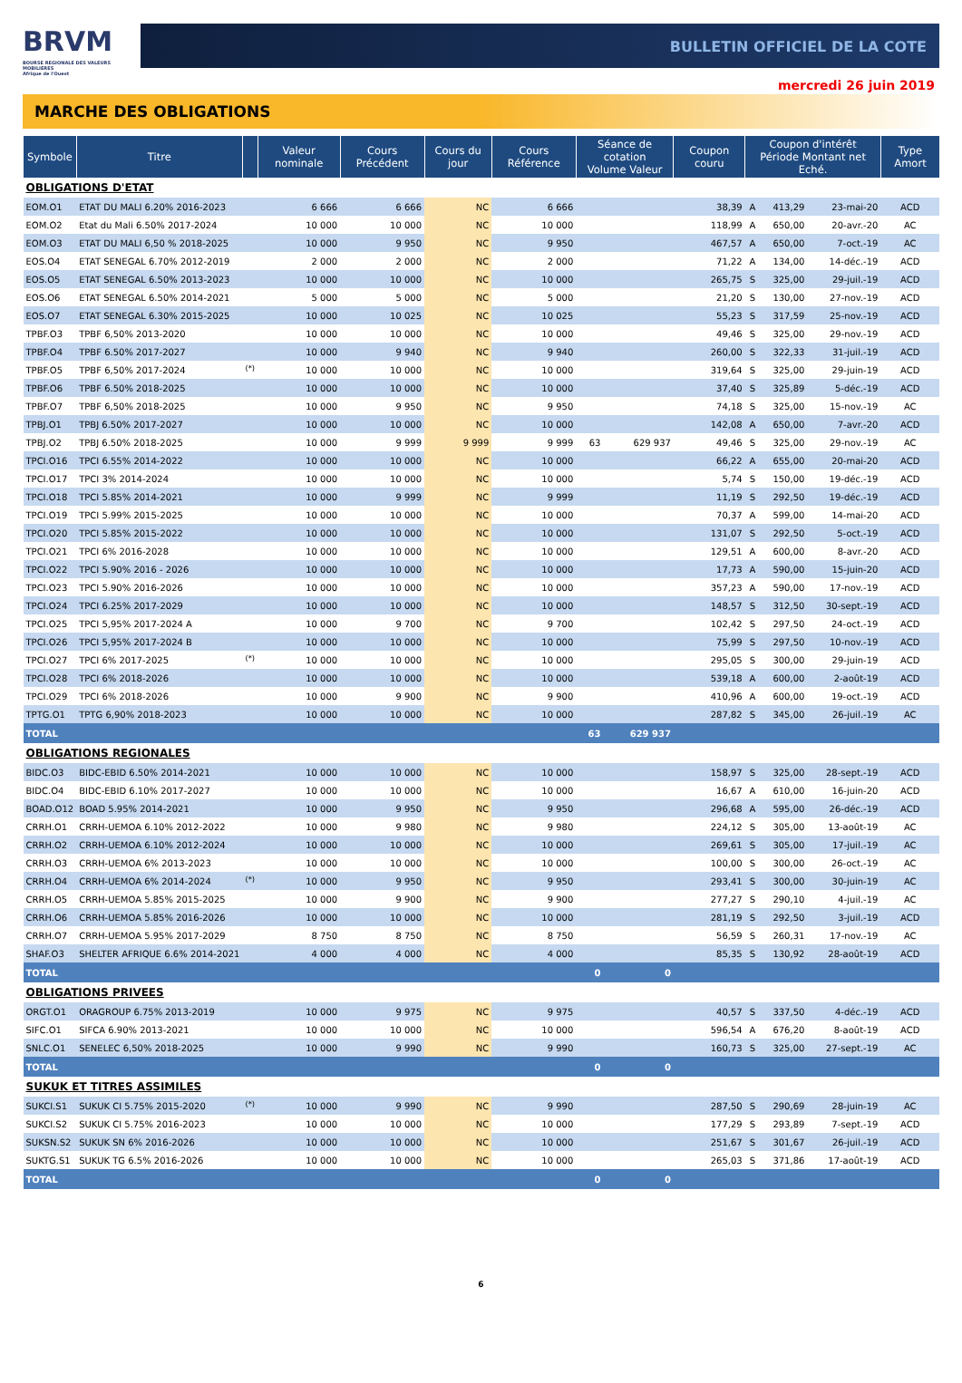BRVM
BOURSE REGIONALE DES VALEURS MOBILIERES
Afrique de l'Ouest
BULLETIN OFFICIEL DE LA COTE
mercredi 26 juin 2019
MARCHE DES OBLIGATIONS
| Symbole | Titre | | Valeur nominale | Cours Précédent | Cours du jour | Cours Référence | Séance de cotation Volume Valeur | | Coupon couru | Coupon d'intérêt Période Montant net Eché. | | | Type Amort |
| --- | --- | --- | --- | --- | --- | --- | --- | --- | --- | --- | --- | --- | --- |
| OBLIGATIONS D'ETAT | | | | | | | | | | | | | |
| EOM.O1 | ETAT DU MALI 6.20% 2016-2023 | | 6 666 | 6 666 | NC | 6 666 | | | 38,39 | A | 413,29 | 23-mai-20 | ACD |
| EOM.O2 | Etat du Mali 6.50% 2017-2024 | | 10 000 | 10 000 | NC | 10 000 | | | 118,99 | A | 650,00 | 20-avr.-20 | AC |
| EOM.O3 | ETAT DU MALI 6,50 % 2018-2025 | | 10 000 | 9 950 | NC | 9 950 | | | 467,57 | A | 650,00 | 7-oct.-19 | AC |
| EOS.O4 | ETAT SENEGAL 6.70% 2012-2019 | | 2 000 | 2 000 | NC | 2 000 | | | 71,22 | A | 134,00 | 14-déc.-19 | ACD |
| EOS.O5 | ETAT SENEGAL 6.50% 2013-2023 | | 10 000 | 10 000 | NC | 10 000 | | | 265,75 | S | 325,00 | 29-juil.-19 | ACD |
| EOS.O6 | ETAT SENEGAL 6.50% 2014-2021 | | 5 000 | 5 000 | NC | 5 000 | | | 21,20 | S | 130,00 | 27-nov.-19 | ACD |
| EOS.O7 | ETAT SENEGAL 6.30% 2015-2025 | | 10 000 | 10 025 | NC | 10 025 | | | 55,23 | S | 317,59 | 25-nov.-19 | ACD |
| TPBF.O3 | TPBF 6,50% 2013-2020 | | 10 000 | 10 000 | NC | 10 000 | | | 49,46 | S | 325,00 | 29-nov.-19 | ACD |
| TPBF.O4 | TPBF 6.50% 2017-2027 | | 10 000 | 9 940 | NC | 9 940 | | | 260,00 | S | 322,33 | 31-juil.-19 | ACD |
| TPBF.O5 | TPBF 6,50% 2017-2024 | <sup>(*)</sup> | 10 000 | 10 000 | NC | 10 000 | | | 319,64 | S | 325,00 | 29-juin-19 | ACD |
| TPBF.O6 | TPBF 6.50% 2018-2025 | | 10 000 | 10 000 | NC | 10 000 | | | 37,40 | S | 325,89 | 5-déc.-19 | ACD |
| TPBF.O7 | TPBF 6,50% 2018-2025 | | 10 000 | 9 950 | NC | 9 950 | | | 74,18 | S | 325,00 | 15-nov.-19 | AC |
| TPBJ.O1 | TPBJ 6.50% 2017-2027 | | 10 000 | 10 000 | NC | 10 000 | | | 142,08 | A | 650,00 | 7-avr.-20 | ACD |
| TPBJ.O2 | TPBJ 6.50% 2018-2025 | | 10 000 | 9 999 | 9 999 | 9 999 | 63 | 629 937 | 49,46 | S | 325,00 | 29-nov.-19 | AC |
| TPCI.O16 | TPCI 6.55% 2014-2022 | | 10 000 | 10 000 | NC | 10 000 | | | 66,22 | A | 655,00 | 20-mai-20 | ACD |
| TPCI.O17 | TPCI 3% 2014-2024 | | 10 000 | 10 000 | NC | 10 000 | | | 5,74 | S | 150,00 | 19-déc.-19 | ACD |
| TPCI.O18 | TPCI 5.85% 2014-2021 | | 10 000 | 9 999 | NC | 9 999 | | | 11,19 | S | 292,50 | 19-déc.-19 | ACD |
| TPCI.O19 | TPCI 5.99% 2015-2025 | | 10 000 | 10 000 | NC | 10 000 | | | 70,37 | A | 599,00 | 14-mai-20 | ACD |
| TPCI.O20 | TPCI 5.85% 2015-2022 | | 10 000 | 10 000 | NC | 10 000 | | | 131,07 | S | 292,50 | 5-oct.-19 | ACD |
| TPCI.O21 | TPCI 6% 2016-2028 | | 10 000 | 10 000 | NC | 10 000 | | | 129,51 | A | 600,00 | 8-avr.-20 | ACD |
| TPCI.O22 | TPCI 5.90% 2016 - 2026 | | 10 000 | 10 000 | NC | 10 000 | | | 17,73 | A | 590,00 | 15-juin-20 | ACD |
| TPCI.O23 | TPCI 5.90% 2016-2026 | | 10 000 | 10 000 | NC | 10 000 | | | 357,23 | A | 590,00 | 17-nov.-19 | ACD |
| TPCI.O24 | TPCI 6.25% 2017-2029 | | 10 000 | 10 000 | NC | 10 000 | | | 148,57 | S | 312,50 | 30-sept.-19 | ACD |
| TPCI.O25 | TPCI 5,95% 2017-2024 A | | 10 000 | 9 700 | NC | 9 700 | | | 102,42 | S | 297,50 | 24-oct.-19 | ACD |
| TPCI.O26 | TPCI 5,95% 2017-2024 B | | 10 000 | 10 000 | NC | 10 000 | | | 75,99 | S | 297,50 | 10-nov.-19 | ACD |
| TPCI.O27 | TPCI 6% 2017-2025 | <sup>(*)</sup> | 10 000 | 10 000 | NC | 10 000 | | | 295,05 | S | 300,00 | 29-juin-19 | ACD |
| TPCI.O28 | TPCI 6% 2018-2026 | | 10 000 | 10 000 | NC | 10 000 | | | 539,18 | A | 600,00 | 2-août-19 | ACD |
| TPCI.O29 | TPCI 6% 2018-2026 | | 10 000 | 9 900 | NC | 9 900 | | | 410,96 | A | 600,00 | 19-oct.-19 | ACD |
| TPTG.O1 | TPTG 6,90% 2018-2023 | | 10 000 | 10 000 | NC | 10 000 | | | 287,82 | S | 345,00 | 26-juil.-19 | AC |
| TOTAL | | | | | | | 63 | 629 937 | | | | | |
| OBLIGATIONS REGIONALES | | | | | | | | | | | | | |
| BIDC.O3 | BIDC-EBID 6.50% 2014-2021 | | 10 000 | 10 000 | NC | 10 000 | | | 158,97 | S | 325,00 | 28-sept.-19 | ACD |
| BIDC.O4 | BIDC-EBID 6.10% 2017-2027 | | 10 000 | 10 000 | NC | 10 000 | | | 16,67 | A | 610,00 | 16-juin-20 | ACD |
| BOAD.O12 | BOAD 5.95% 2014-2021 | | 10 000 | 9 950 | NC | 9 950 | | | 296,68 | A | 595,00 | 26-déc.-19 | ACD |
| CRRH.O1 | CRRH-UEMOA 6.10% 2012-2022 | | 10 000 | 9 980 | NC | 9 980 | | | 224,12 | S | 305,00 | 13-août-19 | AC |
| CRRH.O2 | CRRH-UEMOA 6.10% 2012-2024 | | 10 000 | 10 000 | NC | 10 000 | | | 269,61 | S | 305,00 | 17-juil.-19 | AC |
| CRRH.O3 | CRRH-UEMOA 6% 2013-2023 | | 10 000 | 10 000 | NC | 10 000 | | | 100,00 | S | 300,00 | 26-oct.-19 | AC |
| CRRH.O4 | CRRH-UEMOA 6% 2014-2024 | <sup>(*)</sup> | 10 000 | 9 950 | NC | 9 950 | | | 293,41 | S | 300,00 | 30-juin-19 | AC |
| CRRH.O5 | CRRH-UEMOA 5.85% 2015-2025 | | 10 000 | 9 900 | NC | 9 900 | | | 277,27 | S | 290,10 | 4-juil.-19 | AC |
| CRRH.O6 | CRRH-UEMOA 5.85% 2016-2026 | | 10 000 | 10 000 | NC | 10 000 | | | 281,19 | S | 292,50 | 3-juil.-19 | ACD |
| CRRH.O7 | CRRH-UEMOA 5.95% 2017-2029 | | 8 750 | 8 750 | NC | 8 750 | | | 56,59 | S | 260,31 | 17-nov.-19 | AC |
| SHAF.O3 | SHELTER AFRIQUE 6.6% 2014-2021 | | 4 000 | 4 000 | NC | 4 000 | | | 85,35 | S | 130,92 | 28-août-19 | ACD |
| TOTAL | | | | | | | 0 | 0 | | | | | |
| OBLIGATIONS PRIVEES | | | | | | | | | | | | | |
| ORGT.O1 | ORAGROUP 6.75% 2013-2019 | | 10 000 | 9 975 | NC | 9 975 | | | 40,57 | S | 337,50 | 4-déc.-19 | ACD |
| SIFC.O1 | SIFCA 6.90% 2013-2021 | | 10 000 | 10 000 | NC | 10 000 | | | 596,54 | A | 676,20 | 8-août-19 | ACD |
| SNLC.O1 | SENELEC 6,50% 2018-2025 | | 10 000 | 9 990 | NC | 9 990 | | | 160,73 | S | 325,00 | 27-sept.-19 | AC |
| TOTAL | | | | | | | 0 | 0 | | | | | |
| SUKUK ET TITRES ASSIMILES | | | | | | | | | | | | | |
| SUKCI.S1 | SUKUK CI 5.75% 2015-2020 | <sup>(*)</sup> | 10 000 | 9 990 | NC | 9 990 | | | 287,50 | S | 290,69 | 28-juin-19 | AC |
| SUKCI.S2 | SUKUK CI 5.75% 2016-2023 | | 10 000 | 10 000 | NC | 10 000 | | | 177,29 | S | 293,89 | 7-sept.-19 | ACD |
| SUKSN.S2 | SUKUK SN 6% 2016-2026 | | 10 000 | 10 000 | NC | 10 000 | | | 251,67 | S | 301,67 | 26-juil.-19 | ACD |
| SUKTG.S1 | SUKUK TG 6.5% 2016-2026 | | 10 000 | 10 000 | NC | 10 000 | | | 265,03 | S | 371,86 | 17-août-19 | ACD |
| TOTAL | | | | | | | 0 | 0 | | | | | |
6